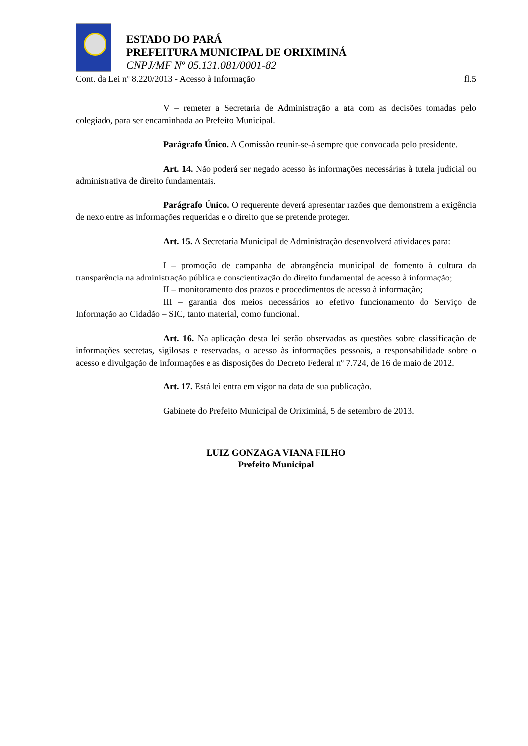ESTADO DO PARÁ
PREFEITURA MUNICIPAL DE ORIXIMINÁ
CNPJ/MF Nº 05.131.081/0001-82
Cont. da Lei nº 8.220/2013 - Acesso à Informação fl.5
V – remeter a Secretaria de Administração a ata com as decisões tomadas pelo colegiado, para ser encaminhada ao Prefeito Municipal.
Parágrafo Único. A Comissão reunir-se-á sempre que convocada pelo presidente.
Art. 14. Não poderá ser negado acesso às informações necessárias à tutela judicial ou administrativa de direito fundamentais.
Parágrafo Único. O requerente deverá apresentar razões que demonstrem a exigência de nexo entre as informações requeridas e o direito que se pretende proteger.
Art. 15. A Secretaria Municipal de Administração desenvolverá atividades para:
I – promoção de campanha de abrangência municipal de fomento à cultura da transparência na administração pública e conscientização do direito fundamental de acesso à informação;
II – monitoramento dos prazos e procedimentos de acesso à informação;
III – garantia dos meios necessários ao efetivo funcionamento do Serviço de Informação ao Cidadão – SIC, tanto material, como funcional.
Art. 16. Na aplicação desta lei serão observadas as questões sobre classificação de informações secretas, sigilosas e reservadas, o acesso às informações pessoais, a responsabilidade sobre o acesso e divulgação de informações e as disposições do Decreto Federal nº 7.724, de 16 de maio de 2012.
Art. 17. Está lei entra em vigor na data de sua publicação.
Gabinete do Prefeito Municipal de Oriximiná, 5 de setembro de 2013.
LUIZ GONZAGA VIANA FILHO
Prefeito Municipal